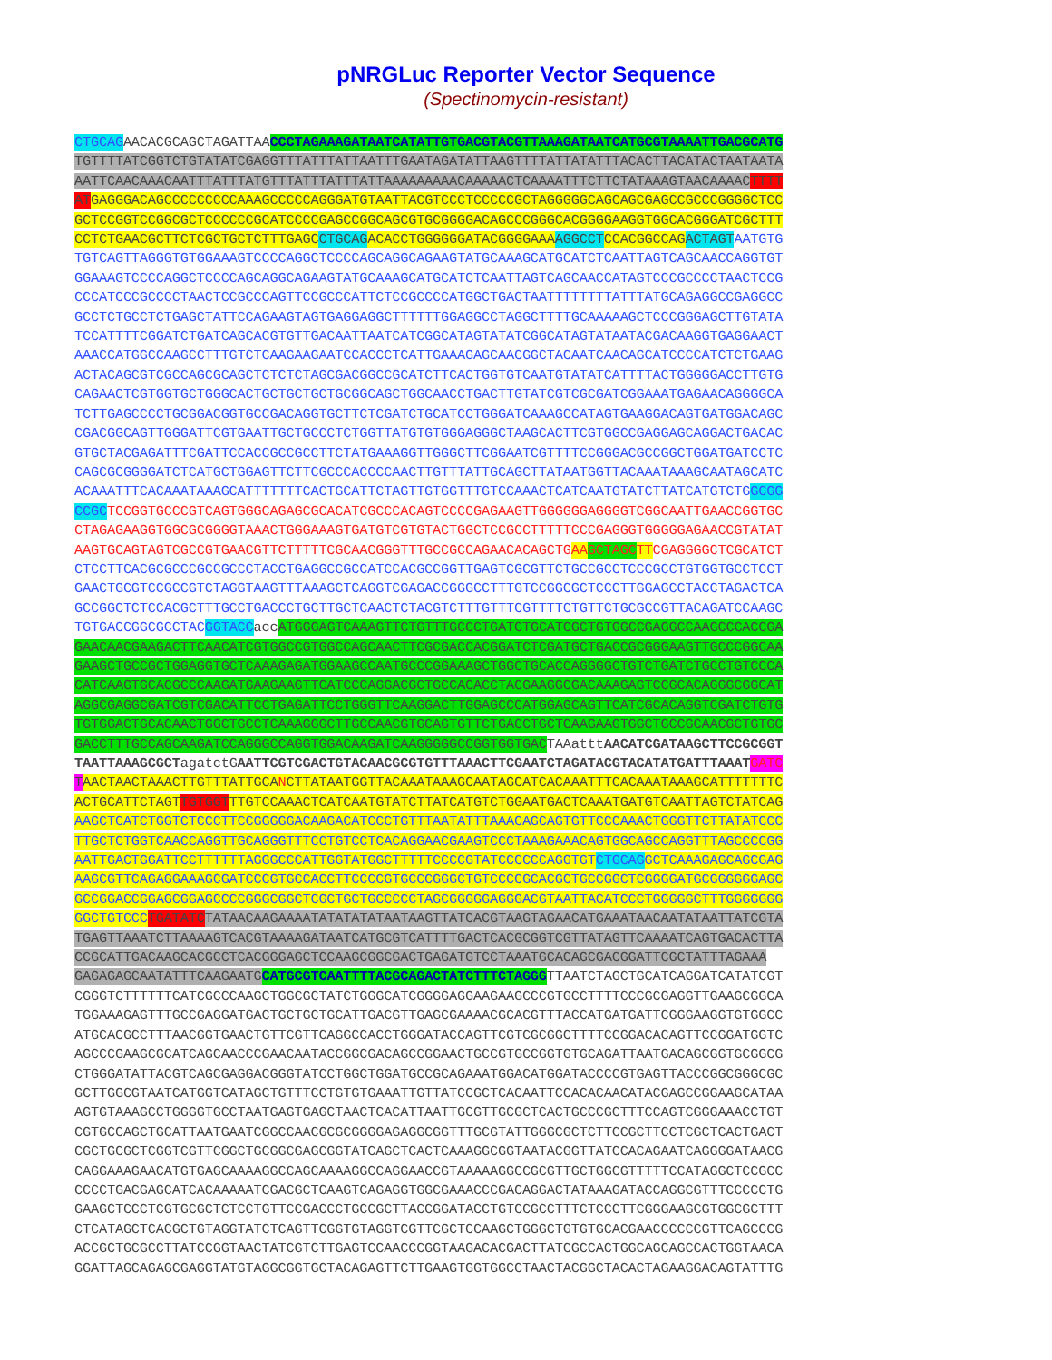pNRGLuc Reporter Vector Sequence
(Spectinomycin-resistant)
CTGCAGAACACGCAGCTAGATTAACCCTAGAAAGATAATCATATTGTGACGTACGTTAAAGATAATCATGCGTAAAATTGACGCATG TGTTTTATCGGTCTGTATATCGAGGTTTATTTATTAATTTGAATAGATATTAAGTTTTATTATATTTACACTTACATACTAATAATA AATTCAACAAACAATTTATTTATGTTTATTTATTTATTAAAAAAAAACAAAAACTCAAAATTTCTTCTATAAAGTAACAAAAC TTTT AT GAGGGACAGCCCCCCCCCAAAGCCCCCAGGGATGTAATTACGTCCCTCCCCCGCTAGGGGGCAGCAGCGAGCCGCCCGGGGCTCC GCTCCGGTCCGGCGCTCCCCCCGCATCCCCGAGCCGGCAGCGTGCGGGGACAGCCCGGGCACGGGGAAGGTGGCACGGGATCGCTTT CCTCTGAACGCTTCTCGCTGCTCTTTGAGC CTGCAG ACACCTGGGGGGATACGGGGAAA AGGCCT CCACGGCCAG ACTAGT AATGTG TGTCAGTTAGGGTGTGGAAAGTCCCCAGGCTCCCCAGCAGGCAGAAGTATGCAAAGCATGCATCTCAATTAGTCAGCAACCAGGTGT GGAAAGTCCCCAGGCTCCCCAGCAGGCAGAAGTATGCAAAGCATGCATCTCAATTAGTCAGCAACCATAGTCCCGCCCCTAACTCCG CCCATCCCGCCCCTAACTCCGCCCAGTTCCGCCCATTCTCCGCCCCATGGCTGACTAATTTTTTTTATTTATGCAGAGGCCGAGGCC GCCTCTGCCTCTGAGCTATTCCAGAAGTAGTGAGGAGGCTTTTTTGGAGGCCTAGGCTTTTGCAAAAAGCTCCCGGGAGCTTGTATA TCCATTTTCGGATCTGATCAGCACGTGTTGACAATTAATCATCGGCATAGTATATCGGCATAGTATAATACGACAAGGTGAGGAACT AAACCATGGCCAAGCCTTTGTCTCAAGAAGAATCCACCCTCATTGAAAGAGCAACGGCTACAATCAACAGCATCCCCATCTCTGAAG ACTACAGCGTCGCCAGCGCAGCTCTCTCTAGCGACGGCCGCATCTTCACTGGTGTCAATGTATATCATTTTACTGGGGGACCTTGTG CAGAACTCGTGGTGCTGGGCACTGCTGCTGCTGCGGCAGCTGGCAACCTGACTTGTATCGTCGCGATCGGAAATGAGAACAGGGGCA TCTTGAGCCCCTGCGGACGGTGCCGACAGGTGCTTCTCGATCTGCATCCTGGGATCAAAGCCATAGTGAAGGACAGTGATGGACAGC CGACGGCAGTTGGGATTCGTGAATTGCTGCCCTCTGGTTATGTGTGGGAGGGCTAAGCACTTCGTGGCCGAGGAGCAGGACTGACAC GTGCTACGAGATTTCGATTCCACCGCCGCCTTCTATGAAAGGTTGGGCTTCGGAATCGTTTTCCGGGACGCCGGCTGGATGATCCTC CAGCGCGGGGATCTCATGCTGGAGTTCTTCGCCCACCCCAACTTGTTTATTGCAGCTTATAATGGTTACAAATAAAGCAATAGCATC ACAAATTTCACAAATAAAGCATTTTTTTCACTGCATTCTAGTTGTGGTTTGTCCAAACTCATCAATGTATCTTATCATGTCTG GCGG CCGC TCCGGTGCCCGTCAGTGGGCAGAGCGCACATCGCCCACAGTCCCCGAGAAGTTGGGGGGAGGGGTCGGCAATTGAACCGGTGC CTAGAGAAGGTGGCGCGGGGTAAACTGGGAAAGTGATGTCGTGTACTGGCTCCGCCTTTTTCCCGAGGGTGGGGGAGAACCGTATAT AAGTGCAGTAGTCGCCGTGAACGTTCTTTTTCGCAACGGGTTTGCCGCCAGAACACAGCTG AA GCTAGC TT CGAGGGGCTCGCATCT CTCCTTCACGCGCCCGCCGCCCTACCTGAGGCCGCCATCCACGCCGGTTGAGTCGCGTTCTGCCGCCTCCCGCCTGTGGTGCCTCCT GAACTGCGTCCGCCGTCTAGGTAAGTTTAAAGCTCAGGTCGAGACCGGGCCTTTGTCCGGCGCTCCCTTGGAGCCTACCTAGACTCA GCCGGCTCTCCACGCTTTGCCTGACCCTGCTTGCTCAACTCTACGTCTTTGTTTCGTTTTCTGTTCTGCGCCGTTACAGATCCAAGC TGTGACCGGCGCCTAC GGTACCaccATGGGAGTCAAAGTTCTGTTTGCCCTGATCTGCATCGCTGTGGCCGAGGCCAAGCCCACCGA GAACAACGAAGACTTCAACATCGTGGCCGTGGCCAGCAACTTCGCGACCACGGATCTCGATGCTGACCGCGGGAAGTTGCCCGGCAA GAAGCTGCCGCTGGAGGTGCTCAAAGAGATGGAAGCCAATGCCCGGAAAGCTGGCTGCACCAGGGGCTGTCTGATCTGCCTGTCCCA CATCAAGTGCACGCCCAAGATGAAGAAGTTCATCCCAGGACGCTGCCACACCTACGAAGGCGACAAAGAGTCCGCACAGGGCGGCAT AGGCGAGGCGATCGTCGACATTCCTGAGATTCCTGGGTTCAAGGACTTGGAGCCCATGGAGCAGTTCATCGCACAGGTCGATCTGTG TGTGGACTGCACAACTGGCTGCCTCAAAGGGCTTGCCAACGTGCAGTGTTCTGACCTGCTCAAGAAGTGGCTGCCGCAACGCTGTGC GACCTTTGCCAGCAAGATCCAGGGCCAGGTGGACAAGATCAAGGGGGCCGGTGGTGACTAAatttAACATCGATAAGCTTCCGCGGT TAATTAAAGCGCTagatctGAATTCGTCGACTGTACAACGCGTGTTTAAACTTCGAATCTAGATACGTACATATGATTTAAAT GATC TAACTAACTAAACTTGTTTATTGCANCTTATAATGGTTACAAATAAAGCAATAGCATCACAAATTTCACAAATAAAGCATTTTTTTC ACTGCATTCTAGT TGTGGT TTGTCCAAACTCATCAATGTATCTTATCATGTCTGGAATGACTCAAATGATGTCAATTAGTCTATCAG AAGCTCATCTGGTCTCCCTTCCGGGGGACAAGACATCCCTGTTTAATATTTAAACAGCAGTGTTCCCAAACTGGGTTCTTATATCCC TTGCTCTGGTCAACCAGGTTGCAGGGTTTCCTGTCCTCACAGGAACGAAGTCCCTAAAGAAACAGTGGCAGCCAGGTTTAGCCCCGG AATTGACTGGATTCCTTTTTTAGGGCCCATTGGTATGGCTTTTTCCCCGTATCCCCCCAGGTGT CTGCAG GCTCAAAGAGCAGCGAG AAGCGTTCAGAGGAAAGCGATCCCGTGCCACCTTCCCCGTGCCCGGGCTGTCCCCGCACGCTGCCGGCTCGGGGATGCGGGGGGAGC GCCGGACCGGAGCGGAGCCCCGGGCGGCTCGCTGCTGCCCCCTAGCGGGGGAGGGACGTAATTACATCCCTGGGGGCTTTGGGGGGG GGCTGTCCC TGATATC TATAACAAGAAAATATATATATAATAAGTTATCACGTAAGTAGAACATGAAATAACAATATAATTATCGTA TGAGTTAAATCTTAAAAGTCACGTAAAAGATAATCATGCGTCATTTTGACTCACGCGGTCGTTATAGTTCAAAATCAGTGACACTTA CCGCATTGACAAGCACGCCTCACGGGAGCTCCAAGCGGCGACTGAGATGTCCTAAATGCACAGCGACGGATTCGCTATTTAGAAA GAGAGAGCAATATTTCAAGAATG CATGCGTCAATTTTACGCAGACTATCTTTCTAGGGTTAATCTAGCTGCATCAGGATCATATCGT CGGGTCTTTTTTCATCGCCCAAGCTGGCGCTATCTGGGCATCGGGGAGGAAGAAGCCCGTGCCTTTTCCCGCGAGGTTGAAGCGGCA TGGAAAGAGTTTGCCGAGGATGACTGCTGCTGCATTGACGTTGAGCGAAAACGCACGTTTACCATGATGATTCGGGAAGGTGTGGCC ATGCACGCCTTTAACGGTGAACTGTTCGTTCAGGCCACCTGGGATACCAGTTCGTCGCGGCTTTTCCGGACACAGTTCCGGATGGTC AGCCCGAAGCGCATCAGCAACCCGAACAATACCGGCGACAGCCGGAACTGCCGTGCCGGTGTGCAGATTAATGACAGCGGTGCGGCG CTGGGATATTACGTCAGCGAGGACGGGTATCCTGGCTGGATGCCGCAGAAATGGACATGGATACCCCGTGAGTTACCCGGCGGGCGC GCTTGGCGTAATCATGGTCATAGCTGTTTCCTGTGTGAAATTGTTATCCGCTCACAATTCCACACAACATACGAGCCGGAAGCATAA AGTGTAAAGCCTGGGGTGCCTAATGAGTGAGCTAACTCACATTAATTGCGTTGCGCTCACTGCCCGCTTTCCAGTCGGGAAACCTGT CGTGCCAGCTGCATTAATGAATCGGCCAACGCGCGGGGAGAGGCGGTTTGCGTATTGGGCGCTCTTCCGCTTCCTCGCTCACTGACT CGCTGCGCTCGGTCGTTCGGCTGCGGCGAGCGGTATCAGCTCACTCAAAGGCGGTAATACGGTTATCCACAGAATCAGGGGATAACG CAGGAAAGAACATGTGAGCAAAAGGCCAGCAAAAGGCCAGGAACCGTAAAAAGGCCGCGTTGCTGGCGTTTTTCCATAGGCTCCGCC CCCCTGACGAGCATCACAAAAATCGACGCTCAAGTCAGAGGTGGCGAAACCCGACAGGACTATAAAGATACCAGGCGTTTCCCCCTG GAAGCTCCCTCGTGCGCTCTCCTGTTCCGACCCTGCCGCTTACCGGATACCTGTCCGCCTTTCTCCCTTCGGGAAGCGTGGCGCTTT CTCATAGCTCACGCTGTAGGTATCTCAGTTCGGTGTAGGTCGTTCGCTCCAAGCTGGGCTGTGTGCACGAACCCCCCGTTCAGCCCG ACCGCTGCGCCTTATCCGGTAACTATCGTCTTGAGTCCAACCCGGTAAGACACGACTTATCGCCACTGGCAGCAGCCACTGGTAACA GGATTAGCAGAGCGAGGTATGTAGGCGGTGCTACAGAGTTCTTGAAGTGGTGGCCTAACTACGGCTACACTAGAAGGACAGTATTTG